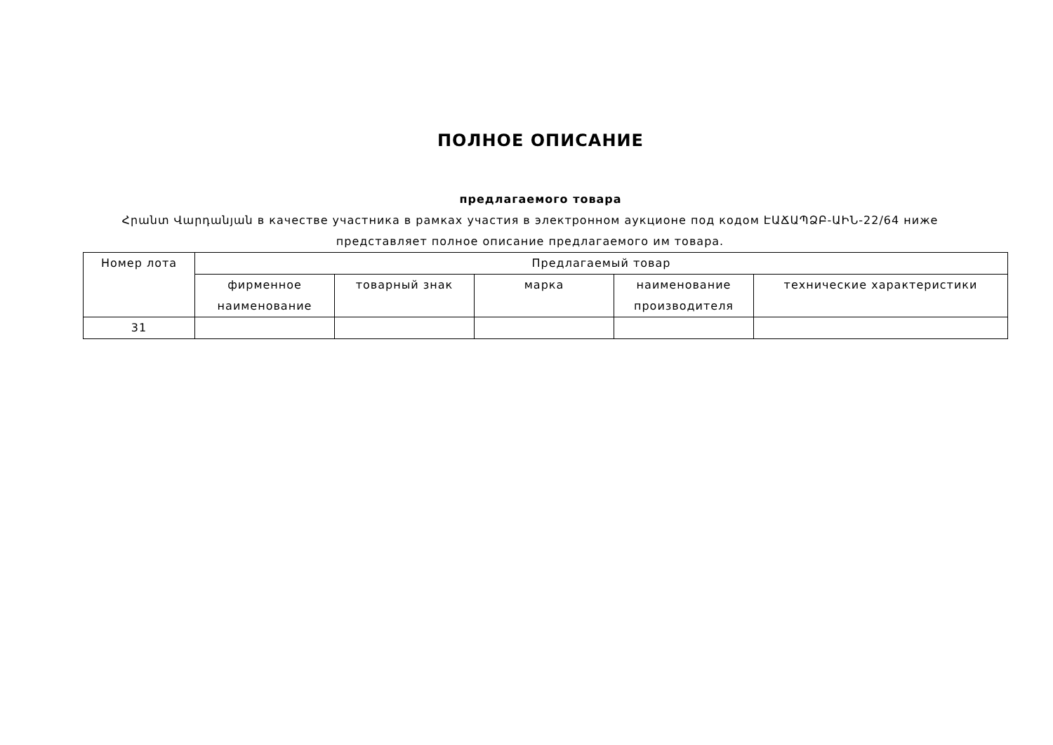ПОЛНОЕ ОПИСАНИЕ
предлагаемого товара
Հրանտ Վարդանյան в качестве участника в рамках участия в электронном аукционе под кодом ԷԱՃԱՊՁԲ-ԱԻՆ-22/64 ниже представляет полное описание предлагаемого им товара.
| Номер лота | Предлагаемый товар | | | | |
| --- | --- | --- | --- | --- | --- |
| | фирменное наименование | товарный знак | марка | наименование производителя | технические характеристики |
| 31 | | | | | |